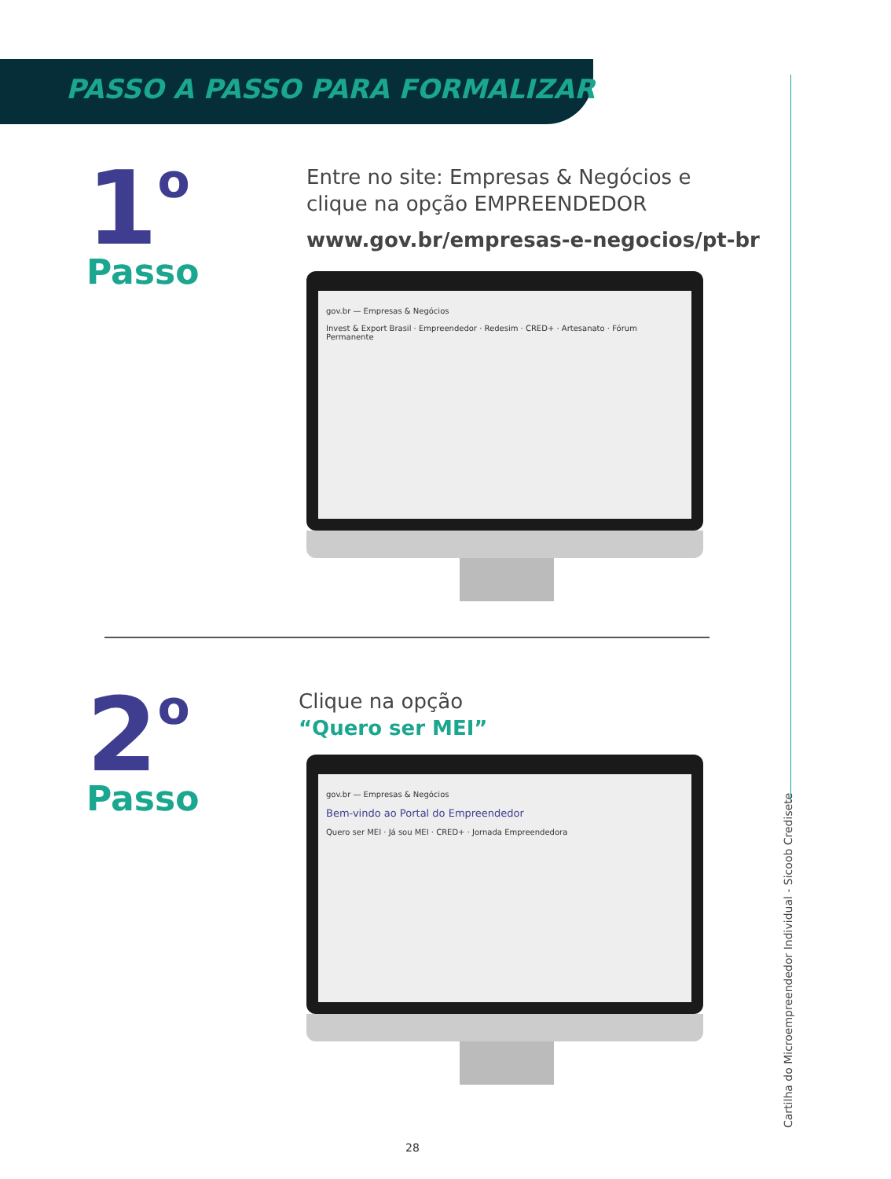PASSO A PASSO PARA FORMALIZAR
1<sup>o</sup>
Passo
Entre no site: Empresas & Negócios e
clique na opção EMPREENDEDOR
www.gov.br/empresas-e-negocios/pt-br
gov.br — Empresas & Negócios
Invest & Export Brasil · Empreendedor · Redesim · CRED+ · Artesanato · Fórum Permanente
2<sup>o</sup>
Passo
Clique na opção
“Quero ser MEI”
gov.br — Empresas & Negócios
Bem-vindo ao Portal do Empreendedor
Quero ser MEI · Já sou MEI · CRED+ · Jornada Empreendedora
Cartilha do Microempreendedor Individual - Sicoob Credisete
28